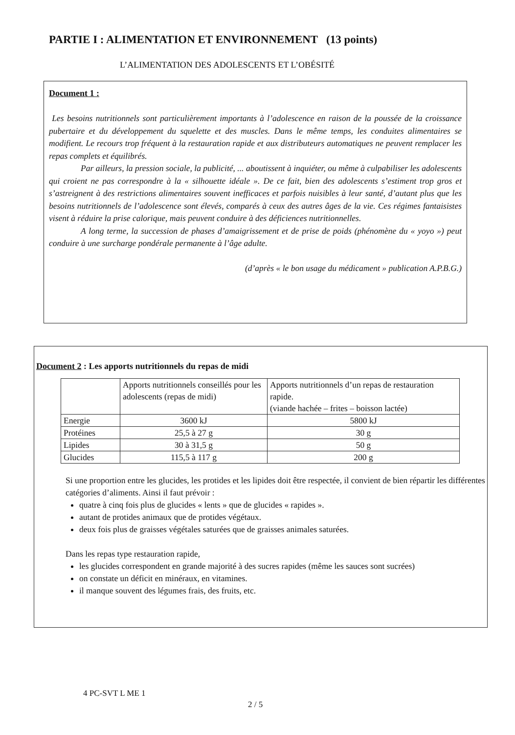PARTIE I : ALIMENTATION ET ENVIRONNEMENT (13 points)
L’ALIMENTATION DES ADOLESCENTS ET L’OBÉSITÉ
Document 1 :
Les besoins nutritionnels sont particulièrement importants à l’adolescence en raison de la poussée de la croissance pubertaire et du développement du squelette et des muscles. Dans le même temps, les conduites alimentaires se modifient. Le recours trop fréquent à la restauration rapide et aux distributeurs automatiques ne peuvent remplacer les repas complets et équilibrés.
Par ailleurs, la pression sociale, la publicité, ... aboutissent à inquiéter, ou même à culpabiliser les adolescents qui croient ne pas correspondre à la « silhouette idéale ». De ce fait, bien des adolescents s’estiment trop gros et s’astreignent à des restrictions alimentaires souvent inefficaces et parfois nuisibles à leur santé, d’autant plus que les besoins nutritionnels de l’adolescence sont élevés, comparés à ceux des autres âges de la vie. Ces régimes fantaisistes visent à réduire la prise calorique, mais peuvent conduire à des déficiences nutritionnelles.
A long terme, la succession de phases d’amaigrissement et de prise de poids (phénomène du « yoyo ») peut conduire à une surcharge pondérale permanente à l’âge adulte.
(d’après « le bon usage du médicament » publication A.P.B.G.)
Document 2 : Les apports nutritionnels du repas de midi
| | Apports nutritionnels conseillés pour les adolescents (repas de midi) | Apports nutritionnels d’un repas de restauration rapide. (viande hachée – frites – boisson lactée) |
| Energie | 3600 kJ | 5800 kJ |
| Protéines | 25,5 à 27 g | 30 g |
| Lipides | 30 à 31,5 g | 50 g |
| Glucides | 115,5 à 117 g | 200 g |
Si une proportion entre les glucides, les protides et les lipides doit être respectée, il convient de bien répartir les différentes catégories d’aliments. Ainsi il faut prévoir :
quatre à cinq fois plus de glucides « lents » que de glucides « rapides ».
autant de protides animaux que de protides végétaux.
deux fois plus de graisses végétales saturées que de graisses animales saturées.
Dans les repas type restauration rapide,
les glucides correspondent en grande majorité à des sucres rapides (même les sauces sont sucrées)
on constate un déficit en minéraux, en vitamines.
il manque souvent des légumes frais, des fruits, etc.
4 PC-SVT L ME 1
2 / 5